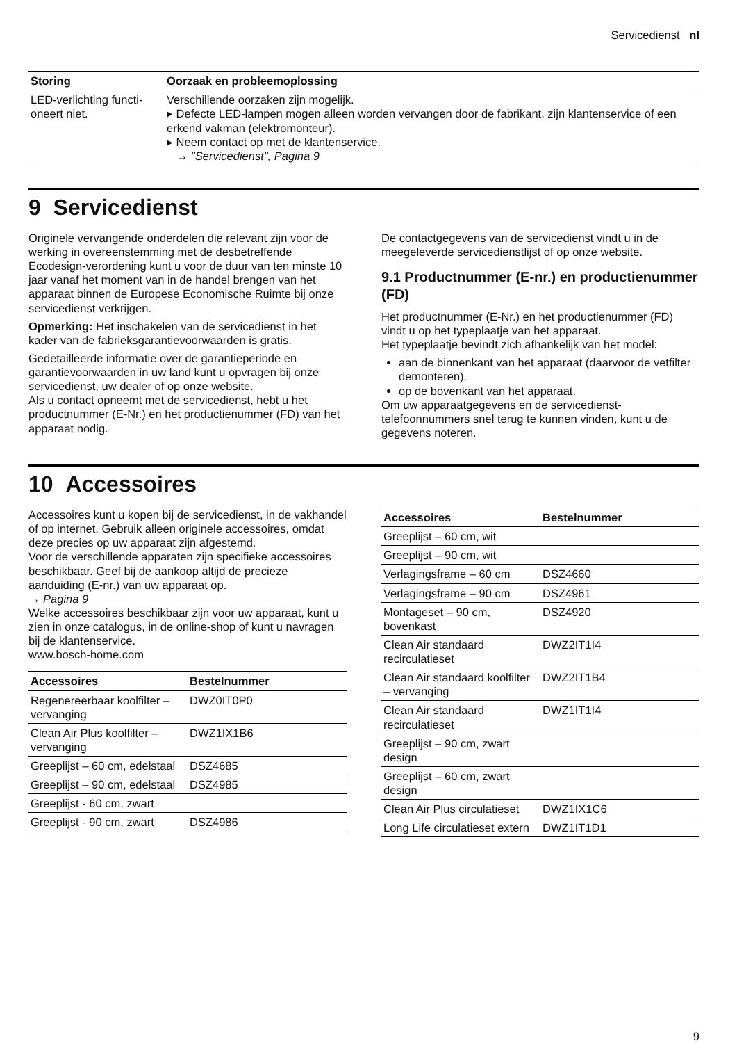Servicedienst nl
| Storing | Oorzaak en probleemoplossing |
| --- | --- |
| LED-verlichting functi-oneert niet. | Verschillende oorzaken zijn mogelijk. ▸ Defecte LED-lampen mogen alleen worden vervangen door de fabrikant, zijn klantenservice of een erkend vakman (elektromonteur). ▸ Neem contact op met de klantenservice. → "Servicedienst", Pagina 9 |
9 Servicedienst
Originele vervangende onderdelen die relevant zijn voor de werking in overeenstemming met de desbetreffende Ecodesign-verordening kunt u voor de duur van ten minste 10 jaar vanaf het moment van in de handel brengen van het apparaat binnen de Europese Economische Ruimte bij onze servicedienst verkrijgen.
Opmerking: Het inschakelen van de servicedienst in het kader van de fabrieksgarantievoorwaarden is gratis.
Gedetailleerde informatie over de garantieperiode en garantievoorwaarden in uw land kunt u opvragen bij onze servicedienst, uw dealer of op onze website.
Als u contact opneemt met de servicedienst, hebt u het productnummer (E-Nr.) en het productienummer (FD) van het apparaat nodig.
De contactgegevens van de servicedienst vindt u in de meegeleverde servicedienstlijst of op onze website.
9.1 Productnummer (E-nr.) en productienummer (FD)
Het productnummer (E-Nr.) en het productienummer (FD) vindt u op het typeplaatje van het apparaat.
Het typeplaatje bevindt zich afhankelijk van het model:
aan de binnenkant van het apparaat (daarvoor de vetfilter demonteren).
op de bovenkant van het apparaat.
Om uw apparaatgegevens en de servicedienst-telefoonnummers snel terug te kunnen vinden, kunt u de gegevens noteren.
10 Accessoires
Accessoires kunt u kopen bij de servicedienst, in de vakhandel of op internet. Gebruik alleen originele accessoires, omdat deze precies op uw apparaat zijn afgestemd.
Voor de verschillende apparaten zijn specifieke accessoires beschikbaar. Geef bij de aankoop altijd de precieze aanduiding (E-nr.) van uw apparaat op.
→ Pagina 9
Welke accessoires beschikbaar zijn voor uw apparaat, kunt u zien in onze catalogus, in de online-shop of kunt u navragen bij de klantenservice.
www.bosch-home.com
| Accessoires | Bestelnummer |
| --- | --- |
| Regenereerbaar koolfilter – vervanging | DWZ0IT0P0 |
| Clean Air Plus koolfilter – vervanging | DWZ1IX1B6 |
| Greeplijst – 60 cm, edelstaal | DSZ4685 |
| Greeplijst – 90 cm, edelstaal | DSZ4985 |
| Greeplijst - 60 cm, zwart | |
| Greeplijst - 90 cm, zwart | DSZ4986 |
| Accessoires | Bestelnummer |
| --- | --- |
| Greeplijst – 60 cm, wit | |
| Greeplijst – 90 cm, wit | |
| Verlagingsframe – 60 cm | DSZ4660 |
| Verlagingsframe – 90 cm | DSZ4961 |
| Montageset – 90 cm, bovenkast | DSZ4920 |
| Clean Air standaard recirculatieset | DWZ2IT1I4 |
| Clean Air standaard koolfilter – vervanging | DWZ2IT1B4 |
| Clean Air standaard recirculatieset | DWZ1IT1I4 |
| Greeplijst – 90 cm, zwart design | |
| Greeplijst – 60 cm, zwart design | |
| Clean Air Plus circulatieset | DWZ1IX1C6 |
| Long Life circulatieset extern | DWZ1IT1D1 |
9